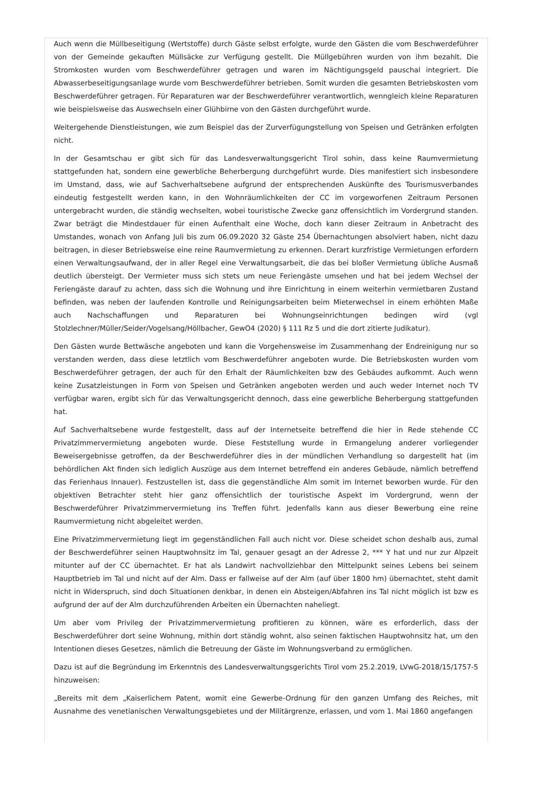Auch wenn die Müllbeseitigung (Wertstoffe) durch Gäste selbst erfolgte, wurde den Gästen die vom Beschwerdeführer von der Gemeinde gekauften Müllsäcke zur Verfügung gestellt. Die Müllgebühren wurden von ihm bezahlt. Die Stromkosten wurden vom Beschwerdeführer getragen und waren im Nächtigungsgeld pauschal integriert. Die Abwasserbeseitigungsanlage wurde vom Beschwerdeführer betrieben. Somit wurden die gesamten Betriebskosten vom Beschwerdeführer getragen. Für Reparaturen war der Beschwerdeführer verantwortlich, wenngleich kleine Reparaturen wie beispielsweise das Auswechseln einer Glühbirne von den Gästen durchgeführt wurde.
Weitergehende Dienstleistungen, wie zum Beispiel das der Zurverfügungstellung von Speisen und Getränken erfolgten nicht.
In der Gesamtschau er gibt sich für das Landesverwaltungsgericht Tirol sohin, dass keine Raumvermietung stattgefunden hat, sondern eine gewerbliche Beherbergung durchgeführt wurde. Dies manifestiert sich insbesondere im Umstand, dass, wie auf Sachverhaltsebene aufgrund der entsprechenden Auskünfte des Tourismusverbandes eindeutig festgestellt werden kann, in den Wohnräumlichkeiten der CC im vorgeworfenen Zeitraum Personen untergebracht wurden, die ständig wechselten, wobei touristische Zwecke ganz offensichtlich im Vordergrund standen. Zwar beträgt die Mindestdauer für einen Aufenthalt eine Woche, doch kann dieser Zeitraum in Anbetracht des Umstandes, wonach von Anfang Juli bis zum 06.09.2020 32 Gäste 254 Übernachtungen absolviert haben, nicht dazu beitragen, in dieser Betriebsweise eine reine Raumvermietung zu erkennen. Derart kurzfristige Vermietungen erfordern einen Verwaltungsaufwand, der in aller Regel eine Verwaltungsarbeit, die das bei bloßer Vermietung übliche Ausmaß deutlich übersteigt. Der Vermieter muss sich stets um neue Feriengäste umsehen und hat bei jedem Wechsel der Feriengäste darauf zu achten, dass sich die Wohnung und ihre Einrichtung in einem weiterhin vermietbaren Zustand befinden, was neben der laufenden Kontrolle und Reinigungsarbeiten beim Mieterwechsel in einem erhöhten Maße auch Nachschaffungen und Reparaturen bei Wohnungseinrichtungen bedingen wird (vgl Stolzlechner/Müller/Seider/Vogelsang/Höllbacher, GewO4 (2020) § 111 Rz 5 und die dort zitierte Judikatur).
Den Gästen wurde Bettwäsche angeboten und kann die Vorgehensweise im Zusammenhang der Endreinigung nur so verstanden werden, dass diese letztlich vom Beschwerdeführer angeboten wurde. Die Betriebskosten wurden vom Beschwerdeführer getragen, der auch für den Erhalt der Räumlichkeiten bzw des Gebäudes aufkommt. Auch wenn keine Zusatzleistungen in Form von Speisen und Getränken angeboten werden und auch weder Internet noch TV verfügbar waren, ergibt sich für das Verwaltungsgericht dennoch, dass eine gewerbliche Beherbergung stattgefunden hat.
Auf Sachverhaltsebene wurde festgestellt, dass auf der Internetseite betreffend die hier in Rede stehende CC Privatzimmervermietung angeboten wurde. Diese Feststellung wurde in Ermangelung anderer vorliegender Beweisergebnisse getroffen, da der Beschwerdeführer dies in der mündlichen Verhandlung so dargestellt hat (im behördlichen Akt finden sich lediglich Auszüge aus dem Internet betreffend ein anderes Gebäude, nämlich betreffend das Ferienhaus Innauer). Festzustellen ist, dass die gegenständliche Alm somit im Internet beworben wurde. Für den objektiven Betrachter steht hier ganz offensichtlich der touristische Aspekt im Vordergrund, wenn der Beschwerdeführer Privatzimmervermietung ins Treffen führt. Jedenfalls kann aus dieser Bewerbung eine reine Raumvermietung nicht abgeleitet werden.
Eine Privatzimmervermietung liegt im gegenständlichen Fall auch nicht vor. Diese scheidet schon deshalb aus, zumal der Beschwerdeführer seinen Hauptwohnsitz im Tal, genauer gesagt an der Adresse 2, *** Y hat und nur zur Alpzeit mitunter auf der CC übernachtet. Er hat als Landwirt nachvollziehbar den Mittelpunkt seines Lebens bei seinem Hauptbetrieb im Tal und nicht auf der Alm. Dass er fallweise auf der Alm (auf über 1800 hm) übernachtet, steht damit nicht in Widerspruch, sind doch Situationen denkbar, in denen ein Absteigen/Abfahren ins Tal nicht möglich ist bzw es aufgrund der auf der Alm durchzuführenden Arbeiten ein Übernachten naheliegt.
Um aber vom Privileg der Privatzimmervermietung profitieren zu können, wäre es erforderlich, dass der Beschwerdeführer dort seine Wohnung, mithin dort ständig wohnt, also seinen faktischen Hauptwohnsitz hat, um den Intentionen dieses Gesetzes, nämlich die Betreuung der Gäste im Wohnungsverband zu ermöglichen.
Dazu ist auf die Begründung im Erkenntnis des Landesverwaltungsgerichts Tirol vom 25.2.2019, LVwG-2018/15/1757-5 hinzuweisen:
„Bereits mit dem „Kaiserlichem Patent, womit eine Gewerbe-Ordnung für den ganzen Umfang des Reiches, mit Ausnahme des venetianischen Verwaltungsgebietes und der Militärgrenze, erlassen, und vom 1. Mai 1860 angefangen